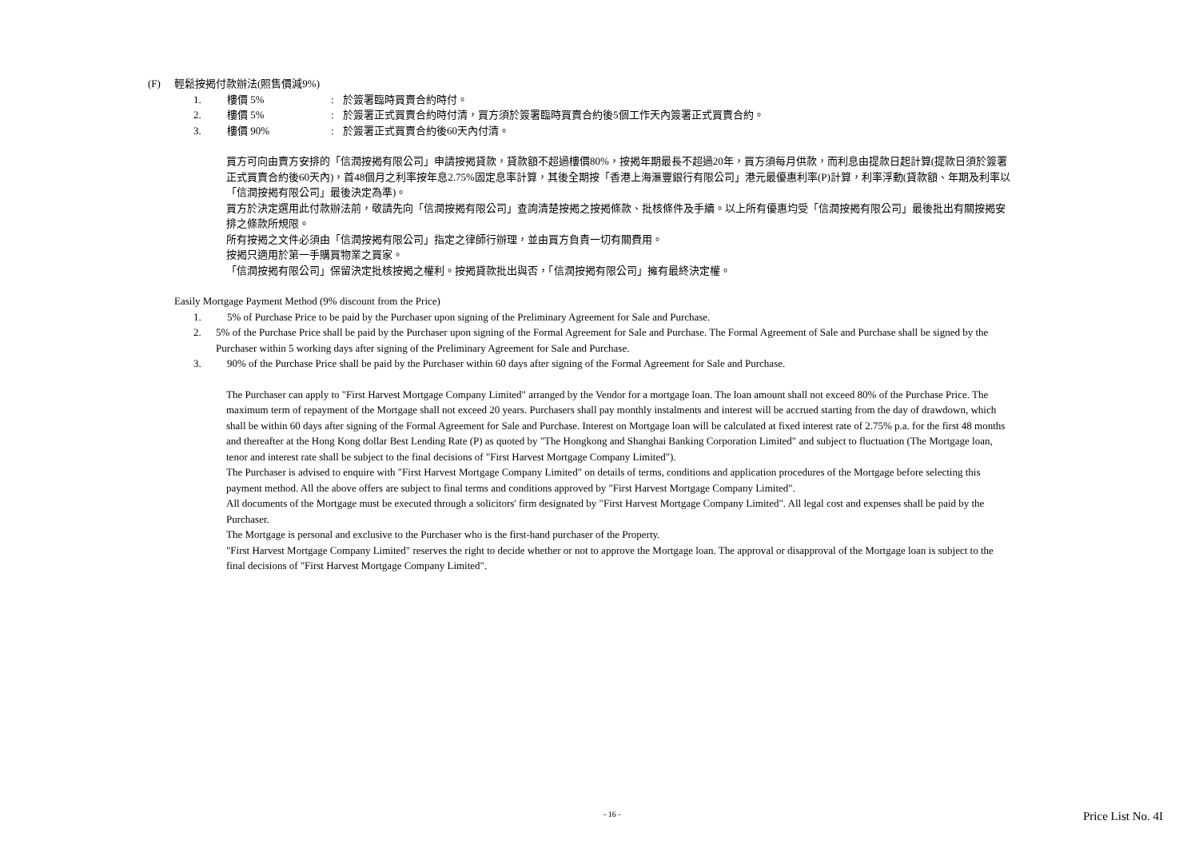(F) 輕鬆按揭付款辦法(照售價減9%)
1. 樓價 5%: 於簽署臨時買賣合約時付。
2. 樓價 5%: 於簽署正式買賣合約時付清，買方須於簽署臨時買賣合約後5個工作天內簽署正式買賣合約。
3. 樓價 90%: 於簽署正式買賣合約後60天內付清。
買方可向由賣方安排的「信潤按揭有限公司」申請按揭貸款，貸款額不超過樓價80%，按揭年期最長不超過20年，買方須每月供款，而利息由提款日起計算(提款日須於簽署正式買賣合約後60天內)，首48個月之利率按年息2.75%固定息率計算，其後全期按「香港上海滙豐銀行有限公司」港元最優惠利率(P)計算，利率浮動(貸款額、年期及利率以「信潤按揭有限公司」最後決定為準)。
買方於決定選用此付款辦法前，敬請先向「信潤按揭有限公司」查詢清楚按揭之按揭條款、批核條件及手續。以上所有優惠均受「信潤按揭有限公司」最後批出有關按揭安排之條款所規限。
所有按揭之文件必須由「信潤按揭有限公司」指定之律師行辦理，並由買方負責一切有關費用。
按揭只適用於第一手購買物業之買家。
「信潤按揭有限公司」保留決定批核按揭之權利。按揭貸款批出與否，「信潤按揭有限公司」擁有最終決定權。
Easily Mortgage Payment Method (9% discount from the Price)
1. 5% of Purchase Price to be paid by the Purchaser upon signing of the Preliminary Agreement for Sale and Purchase.
2. 5% of the Purchase Price shall be paid by the Purchaser upon signing of the Formal Agreement for Sale and Purchase. The Formal Agreement of Sale and Purchase shall be signed by the Purchaser within 5 working days after signing of the Preliminary Agreement for Sale and Purchase.
3. 90% of the Purchase Price shall be paid by the Purchaser within 60 days after signing of the Formal Agreement for Sale and Purchase.
The Purchaser can apply to "First Harvest Mortgage Company Limited" arranged by the Vendor for a mortgage loan. The loan amount shall not exceed 80% of the Purchase Price. The maximum term of repayment of the Mortgage shall not exceed 20 years. Purchasers shall pay monthly instalments and interest will be accrued starting from the day of drawdown, which shall be within 60 days after signing of the Formal Agreement for Sale and Purchase. Interest on Mortgage loan will be calculated at fixed interest rate of 2.75% p.a. for the first 48 months and thereafter at the Hong Kong dollar Best Lending Rate (P) as quoted by "The Hongkong and Shanghai Banking Corporation Limited" and subject to fluctuation (The Mortgage loan, tenor and interest rate shall be subject to the final decisions of "First Harvest Mortgage Company Limited").
The Purchaser is advised to enquire with "First Harvest Mortgage Company Limited" on details of terms, conditions and application procedures of the Mortgage before selecting this payment method. All the above offers are subject to final terms and conditions approved by "First Harvest Mortgage Company Limited".
All documents of the Mortgage must be executed through a solicitors' firm designated by "First Harvest Mortgage Company Limited". All legal cost and expenses shall be paid by the Purchaser.
The Mortgage is personal and exclusive to the Purchaser who is the first-hand purchaser of the Property.
"First Harvest Mortgage Company Limited" reserves the right to decide whether or not to approve the Mortgage loan. The approval or disapproval of the Mortgage loan is subject to the final decisions of "First Harvest Mortgage Company Limited".
- 16 - Price List No. 4I